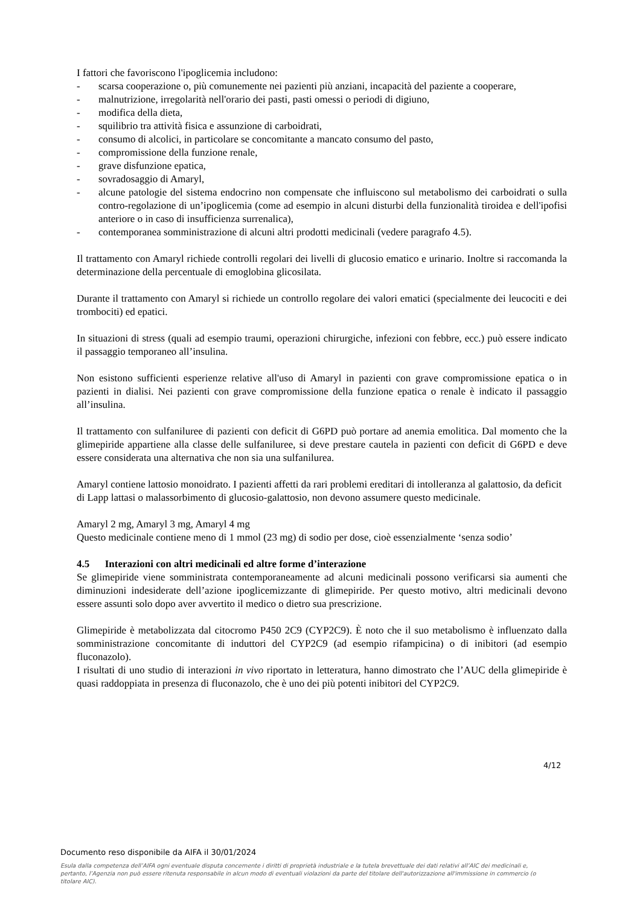I fattori che favoriscono l'ipoglicemia includono:
- scarsa cooperazione o, più comunemente nei pazienti più anziani, incapacità del paziente a cooperare,
- malnutrizione, irregolarità nell'orario dei pasti, pasti omessi o periodi di digiuno,
- modifica della dieta,
- squilibrio tra attività fisica e assunzione di carboidrati,
- consumo di alcolici, in particolare se concomitante a mancato consumo del pasto,
- compromissione della funzione renale,
- grave disfunzione epatica,
- sovradosaggio di Amaryl,
- alcune patologie del sistema endocrino non compensate che influiscono sul metabolismo dei carboidrati o sulla contro-regolazione di un’ipoglicemia (come ad esempio in alcuni disturbi della funzionalità tiroidea e dell'ipofisi anteriore o in caso di insufficienza surrenalica),
- contemporanea somministrazione di alcuni altri prodotti medicinali (vedere paragrafo 4.5).
Il trattamento con Amaryl richiede controlli regolari dei livelli di glucosio ematico e urinario. Inoltre si raccomanda la determinazione della percentuale di emoglobina glicosilata.
Durante il trattamento con Amaryl si richiede un controllo regolare dei valori ematici (specialmente dei leucociti e dei trombociti) ed epatici.
In situazioni di stress (quali ad esempio traumi, operazioni chirurgiche, infezioni con febbre, ecc.) può essere indicato il passaggio temporaneo all’insulina.
Non esistono sufficienti esperienze relative all'uso di Amaryl in pazienti con grave compromissione epatica o in pazienti in dialisi. Nei pazienti con grave compromissione della funzione epatica o renale è indicato il passaggio all’insulina.
Il trattamento con sulfaniluree di pazienti con deficit di G6PD può portare ad anemia emolitica. Dal momento che la glimepiride appartiene alla classe delle sulfaniluree, si deve prestare cautela in pazienti con deficit di G6PD e deve essere considerata una alternativa che non sia una sulfanilurea.
Amaryl contiene lattosio monoidrato. I pazienti affetti da rari problemi ereditari di intolleranza al galattosio, da deficit di Lapp lattasi o malassorbimento di glucosio-galattosio, non devono assumere questo medicinale.
Amaryl 2 mg, Amaryl 3 mg, Amaryl 4 mg
Questo medicinale contiene meno di 1 mmol (23 mg) di sodio per dose, cioè essenzialmente ‘senza sodio’
4.5 Interazioni con altri medicinali ed altre forme d’interazione
Se glimepiride viene somministrata contemporaneamente ad alcuni medicinali possono verificarsi sia aumenti che diminuzioni indesiderate dell’azione ipoglicemizzante di glimepiride. Per questo motivo, altri medicinali devono essere assunti solo dopo aver avvertito il medico o dietro sua prescrizione.
Glimepiride è metabolizzata dal citocromo P450 2C9 (CYP2C9). È noto che il suo metabolismo è influenzato dalla somministrazione concomitante di induttori del CYP2C9 (ad esempio rifampicina) o di inibitori (ad esempio fluconazolo).
I risultati di uno studio di interazioni in vivo riportato in letteratura, hanno dimostrato che l’AUC della glimepiride è quasi raddoppiata in presenza di fluconazolo, che è uno dei più potenti inibitori del CYP2C9.
4/12
Documento reso disponibile da AIFA il 30/01/2024
Esula dalla competenza dell’AIFA ogni eventuale disputa concernente i diritti di proprietà industriale e la tutela brevettuale dei dati relativi all’AIC dei medicinali e, pertanto, l’Agenzia non può essere ritenuta responsabile in alcun modo di eventuali violazioni da parte del titolare dell'autorizzazione all'immissione in commercio (o titolare AIC).